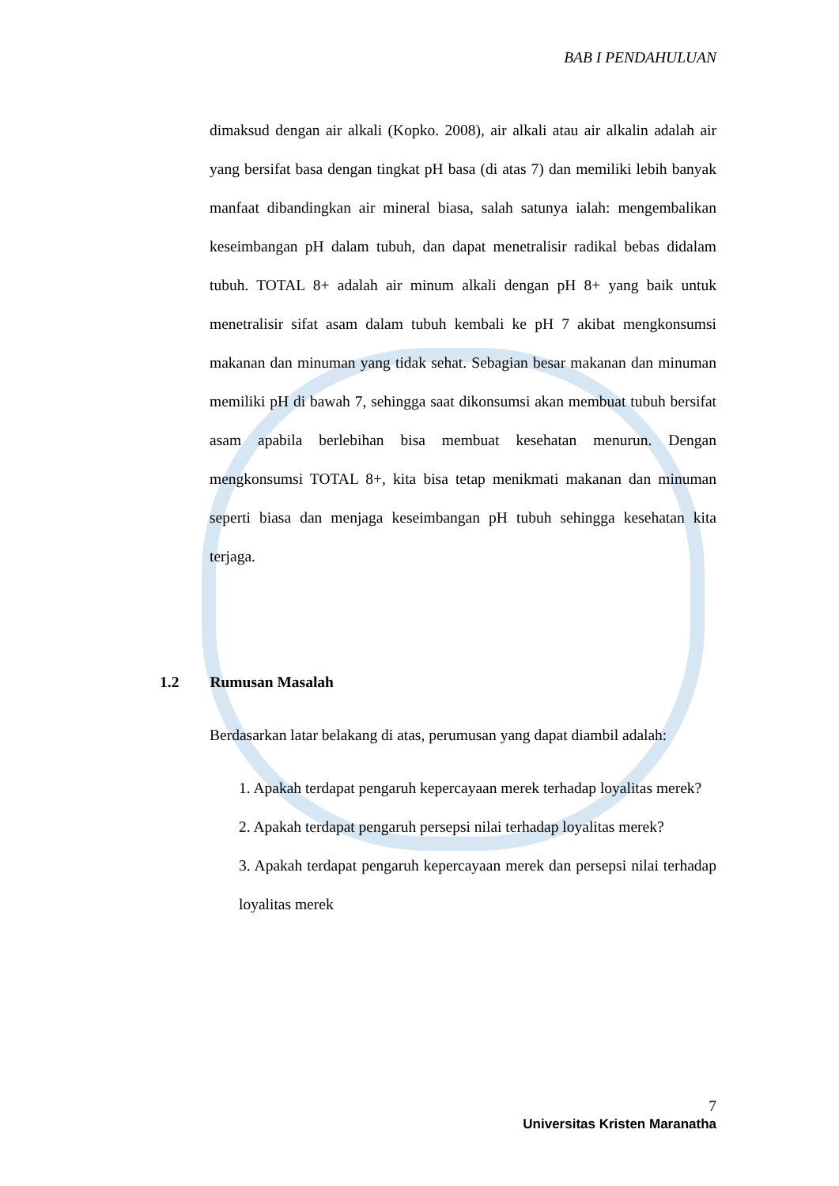BAB I PENDAHULUAN
dimaksud dengan air alkali (Kopko. 2008), air alkali atau air alkalin adalah air yang bersifat basa dengan tingkat pH basa (di atas 7) dan memiliki lebih banyak manfaat dibandingkan air mineral biasa, salah satunya ialah: mengembalikan keseimbangan pH dalam tubuh, dan dapat menetralisir radikal bebas didalam tubuh. TOTAL 8+ adalah air minum alkali dengan pH 8+ yang baik untuk menetralisir sifat asam dalam tubuh kembali ke pH 7 akibat mengkonsumsi makanan dan minuman yang tidak sehat. Sebagian besar makanan dan minuman memiliki pH di bawah 7, sehingga saat dikonsumsi akan membuat tubuh bersifat asam apabila berlebihan bisa membuat kesehatan menurun. Dengan mengkonsumsi TOTAL 8+, kita bisa tetap menikmati makanan dan minuman seperti biasa dan menjaga keseimbangan pH tubuh sehingga kesehatan kita terjaga.
1.2 Rumusan Masalah
Berdasarkan latar belakang di atas, perumusan yang dapat diambil adalah:
1. Apakah terdapat pengaruh kepercayaan merek terhadap loyalitas merek?
2. Apakah terdapat pengaruh persepsi nilai terhadap loyalitas merek?
3. Apakah terdapat pengaruh kepercayaan merek dan persepsi nilai terhadap loyalitas merek
7
Universitas Kristen Maranatha